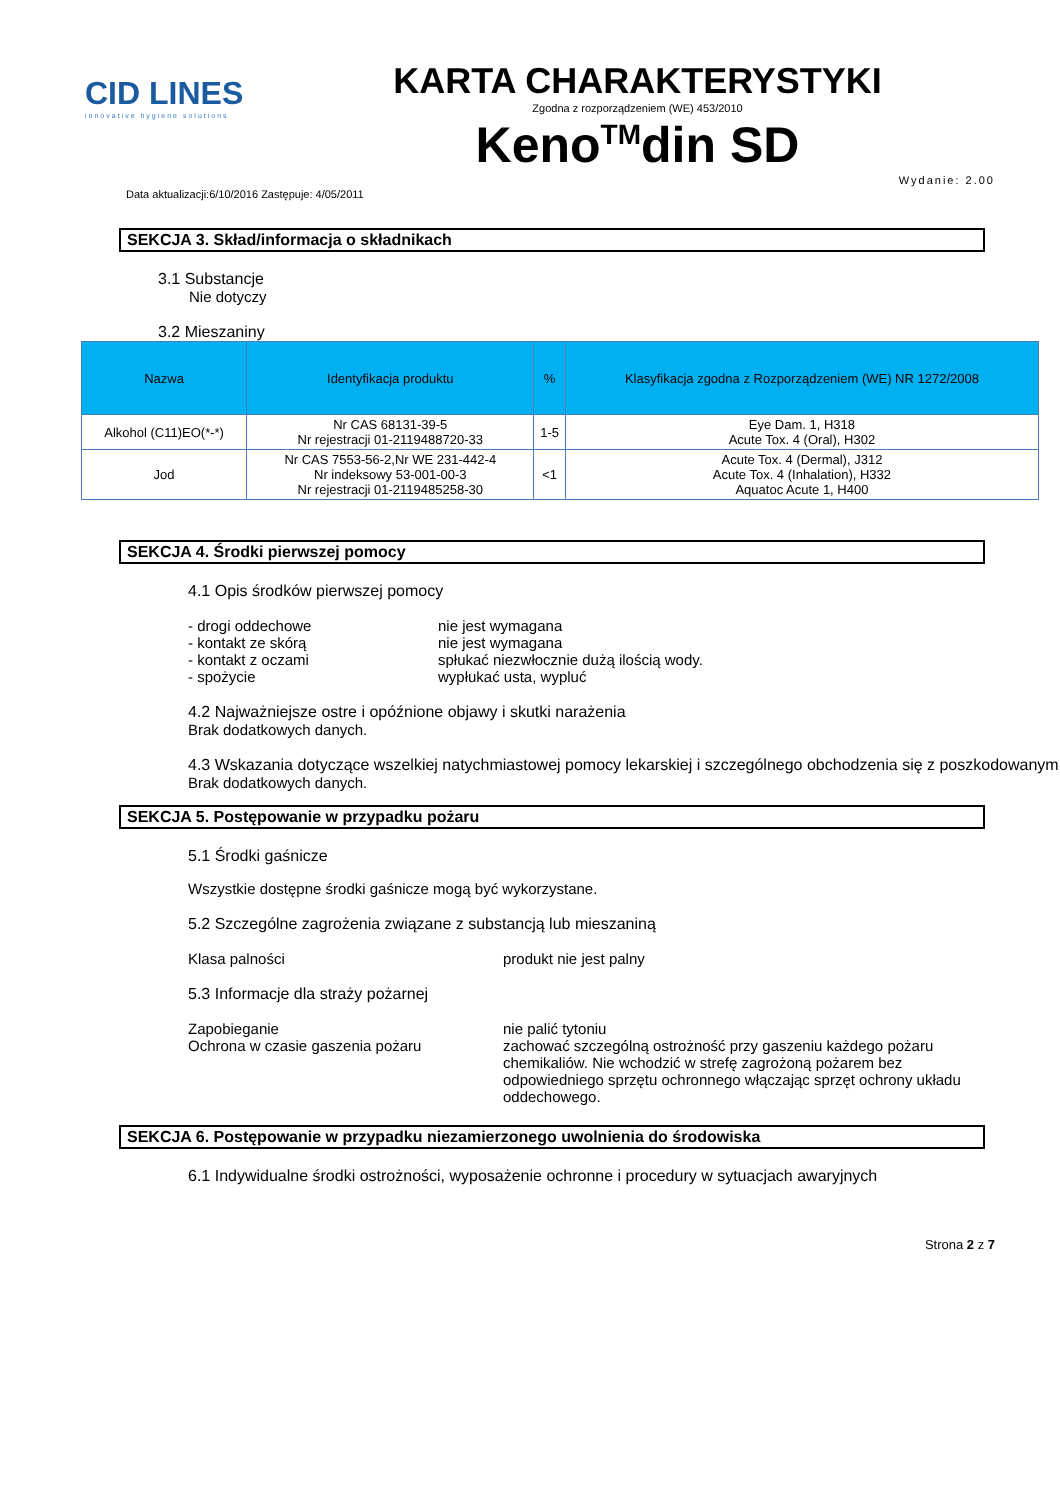CID LINES
innovative hygiene solutions
KARTA CHARAKTERYSTYKI
Zgodna z rozporządzeniem (WE) 453/2010
Keno<sup>TM</sup>din SD
Data aktualizacji:6/10/2016 Zastępuje: 4/05/2011 Wydanie: 2.00
SEKCJA 3. Skład/informacja o składnikach
3.1 Substancje
Nie dotyczy
3.2 Mieszaniny
| Nazwa | Identyfikacja produktu | % | Klasyfikacja zgodna z Rozporządzeniem (WE) NR 1272/2008 |
| --- | --- | --- | --- |
| Alkohol (C11)EO(*-*) | Nr CAS 68131-39-5 Nr rejestracji 01-2119488720-33 | 1-5 | Eye Dam. 1, H318 Acute Tox. 4 (Oral), H302 |
| Jod | Nr CAS 7553-56-2,Nr WE 231-442-4 Nr indeksowy 53-001-00-3 Nr rejestracji 01-2119485258-30 | <1 | Acute Tox. 4 (Dermal), J312 Acute Tox. 4 (Inhalation), H332 Aquatoc Acute 1, H400 |
SEKCJA 4. Środki pierwszej pomocy
4.1 Opis środków pierwszej pomocy
- drogi oddechowe nie jest wymagana
- kontakt ze skórą nie jest wymagana
- kontakt z oczami spłukać niezwłocznie dużą ilością wody.
- spożycie wypłukać usta, wypluć
4.2 Najważniejsze ostre i opóźnione objawy i skutki narażenia
Brak dodatkowych danych.
4.3 Wskazania dotyczące wszelkiej natychmiastowej pomocy lekarskiej i szczególnego obchodzenia się z poszkodowanym
Brak dodatkowych danych.
SEKCJA 5. Postępowanie w przypadku pożaru
5.1 Środki gaśnicze
Wszystkie dostępne środki gaśnicze mogą być wykorzystane.
5.2 Szczególne zagrożenia związane z substancją lub mieszaniną
Klasa palności produkt nie jest palny
5.3 Informacje dla straży pożarnej
Zapobieganie nie palić tytoniu
Ochrona w czasie gaszenia pożaru zachować szczególną ostrożność przy gaszeniu każdego pożaru chemikaliów. Nie wchodzić w strefę zagrożoną pożarem bez odpowiedniego sprzętu ochronnego włączając sprzęt ochrony układu oddechowego.
SEKCJA 6. Postępowanie w przypadku niezamierzonego uwolnienia do środowiska
6.1 Indywidualne środki ostrożności, wyposażenie ochronne i procedury w sytuacjach awaryjnych
Strona 2 z 7